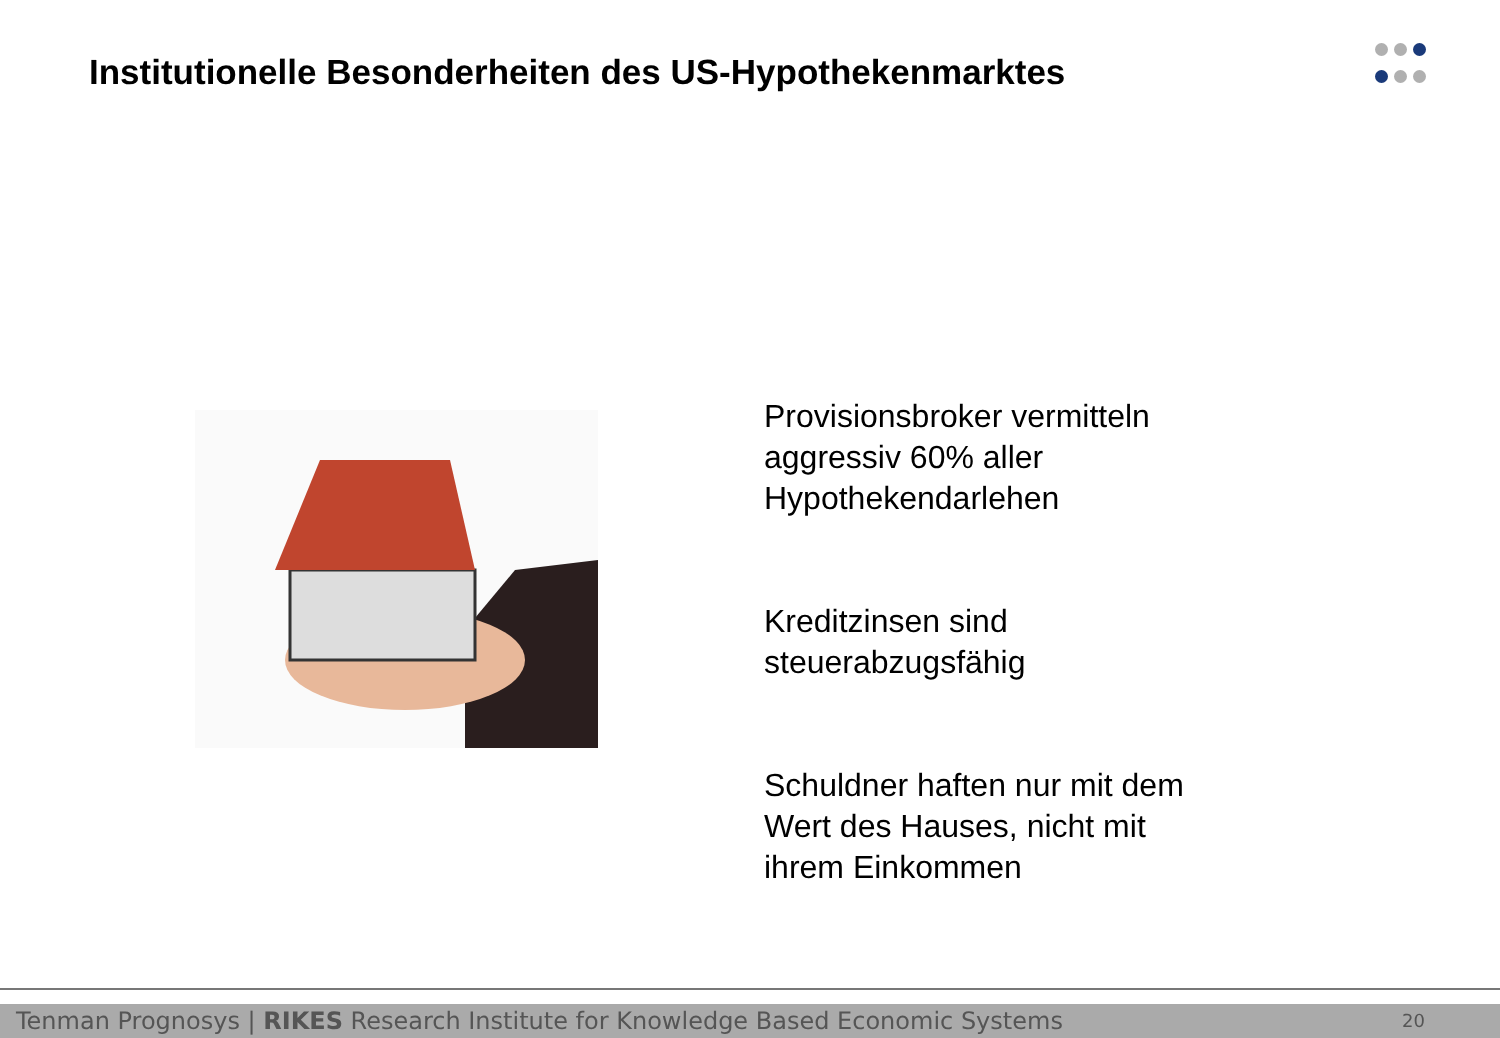Institutionelle Besonderheiten des US-Hypothekenmarktes
Provisionsbroker vermitteln aggressiv 60% aller Hypothekendarlehen
Kreditzinsen sind steuerabzugsfähig
Schuldner haften nur mit dem Wert des Hauses, nicht mit ihrem Einkommen
Tenman Prognosys | RIKES Research Institute for Knowledge Based Economic Systems 20